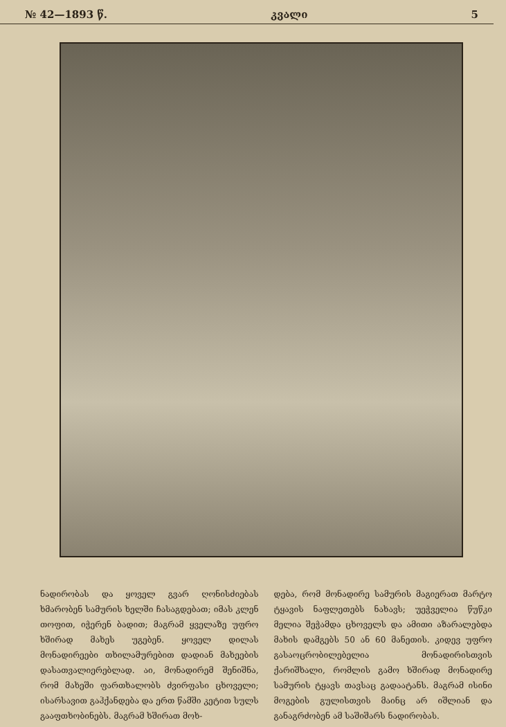№ 42—1893 წ. კვალი 5
ნადირობას და ყოველ გვარ ღონისძიებას ხმარობენ სამურის ხელში ჩასაგდებათ; იმას კლენ თოფით, იჭერენ ბადით; მაგრამ ყველაზე უფრო ხშირად მახეს უგებენ. ყოველ დილას მონადირეები თხილამურებით დადიან მახეების დასათვალიერებლად. აი, მონადირემ შენიშნა, რომ მახეში ფართხალობს ძვირფასი ცხოველი; ისარსავით გაჰქანდება და ერთ წამში კეტით სულს გააფთხობინებს. მაგრამ ხშირათ მოხ-
დება, რომ მონადირე სამურის მაგიერათ მარტო ტყავის ნაფლეთებს ნახავს; უეჭველია წუწკი მელია შეჭამდა ცხოველს და ამითი აზარალებდა მახის დამგებს 50 ან 60 მანეთის. კიდევ უფრო გასაოცრობილებელია მონადირისთვის ქარიშხალი, რომლის გამო ხშირად მონადირე სამურის ტყავს თავსაც გადაატანს. მაგრამ ისინი მოგების გულისთვის მაინც არ იშლიან და განაგრძობენ ამ საშიშარს ნადირობას.